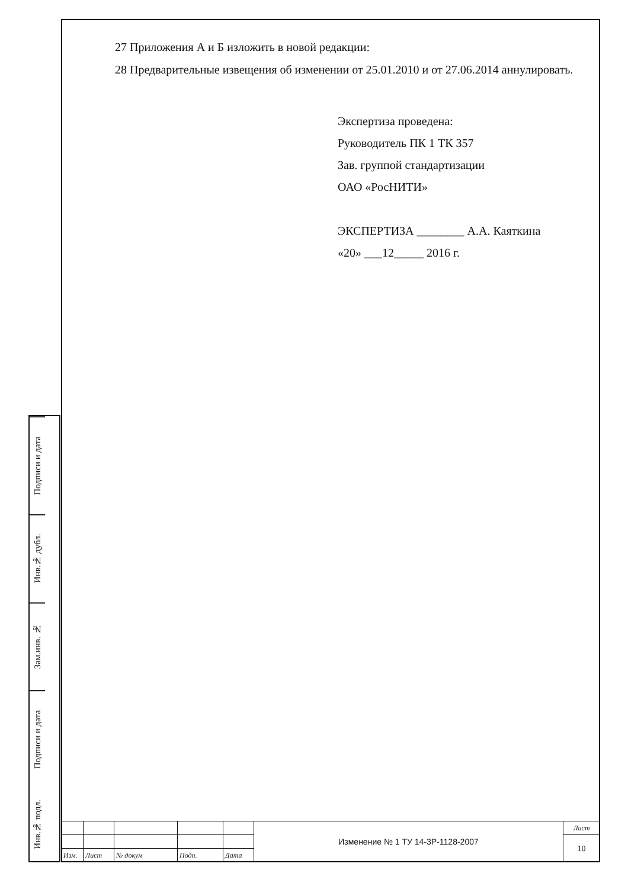27 Приложения А и Б изложить в новой редакции:
28 Предварительные извещения об изменении от 25.01.2010 и от 27.06.2014 аннулировать.
Экспертиза проведена:
Руководитель ПК 1 ТК 357
Зав. группой стандартизации
ОАО «РосНИТИ»
ЭКСПЕРТИЗА ________ А.А. Каяткина
«20» ___12_____ 2016 г.
Подписи и дата
Инв.№ дубл.
Зам.инв. №
Подписи и дата
Инв.№ подл.
| | | | | | Изменение № 1 ТУ 14-3Р-1128-2007 | Лист |
| | | | | | | 10 |
| Изм. | Лист | № докум | Подп. | Дата | | |